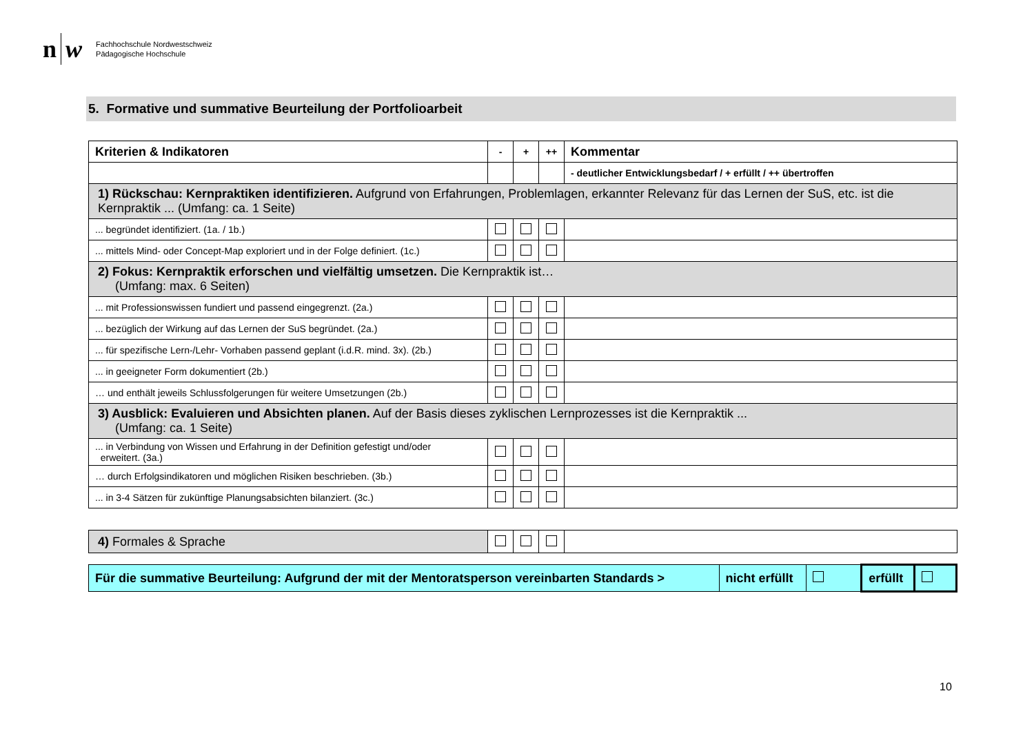n w
Fachhochschule Nordwestschweiz
Pädagogische Hochschule
5. Formative und summative Beurteilung der Portfolioarbeit
| Kriterien & Indikatoren | - | + | ++ | Kommentar |
| | | | | - deutlicher Entwicklungsbedarf / + erfüllt / ++ übertroffen |
| 1) Rückschau: Kernpraktiken identifizieren. Aufgrund von Erfahrungen, Problemlagen, erkannter Relevanz für das Lernen der SuS, etc. ist die Kernpraktik ... (Umfang: ca. 1 Seite) | | | | |
| ... begründet identifiziert. (1a. / 1b.) | | | | |
| ... mittels Mind- oder Concept-Map exploriert und in der Folge definiert. (1c.) | | | | |
| 2) Fokus: Kernpraktik erforschen und vielfältig umsetzen. Die Kernpraktik ist… (Umfang: max. 6 Seiten) | | | | |
| ... mit Professionswissen fundiert und passend eingegrenzt. (2a.) | | | | |
| ... bezüglich der Wirkung auf das Lernen der SuS begründet. (2a.) | | | | |
| ... für spezifische Lern-/Lehr- Vorhaben passend geplant (i.d.R. mind. 3x). (2b.) | | | | |
| ... in geeigneter Form dokumentiert (2b.) | | | | |
| … und enthält jeweils Schlussfolgerungen für weitere Umsetzungen (2b.) | | | | |
| 3) Ausblick: Evaluieren und Absichten planen. Auf der Basis dieses zyklischen Lernprozesses ist die Kernpraktik ... (Umfang: ca. 1 Seite) | | | | |
| ... in Verbindung von Wissen und Erfahrung in der Definition gefestigt und/oder erweitert. (3a.) | | | | |
| … durch Erfolgsindikatoren und möglichen Risiken beschrieben. (3b.) | | | | |
| ... in 3-4 Sätzen für zukünftige Planungsabsichten bilanziert. (3c.) | | | | |
| 4) Formales & Sprache | | | | |
| Für die summative Beurteilung: Aufgrund der mit der Mentoratsperson vereinbarten Standards > | nicht erfüllt | | erfüllt | |
10